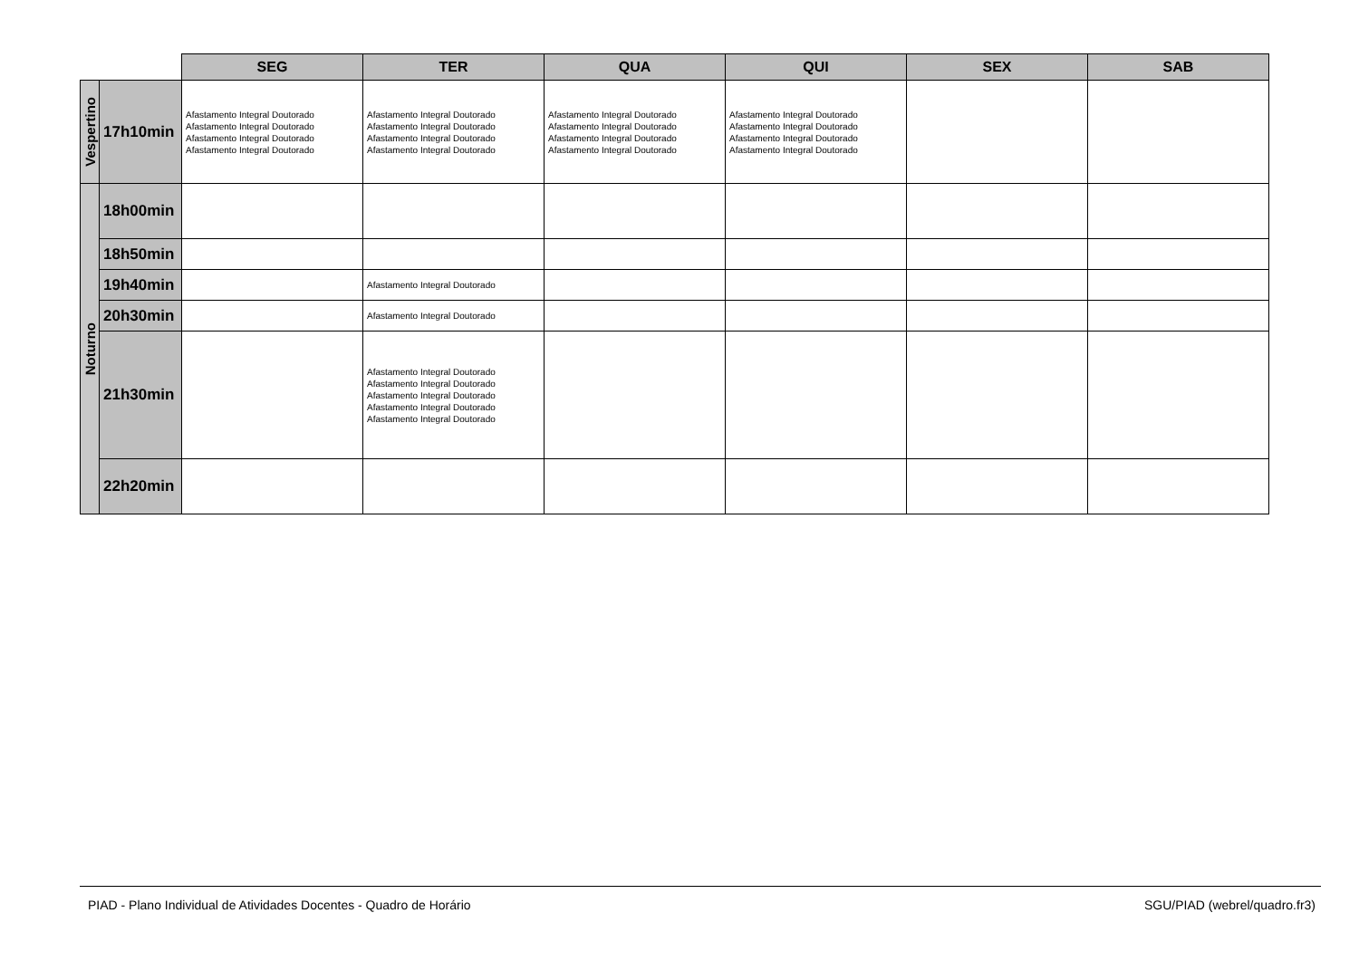| | | SEG | TER | QUA | QUI | SEX | SAB |
| --- | --- | --- | --- | --- | --- | --- | --- |
| Vespertino | 17h10min | Afastamento Integral Doutorado Afastamento Integral Doutorado Afastamento Integral Doutorado Afastamento Integral Doutorado | Afastamento Integral Doutorado Afastamento Integral Doutorado Afastamento Integral Doutorado Afastamento Integral Doutorado | Afastamento Integral Doutorado Afastamento Integral Doutorado Afastamento Integral Doutorado Afastamento Integral Doutorado | Afastamento Integral Doutorado Afastamento Integral Doutorado Afastamento Integral Doutorado Afastamento Integral Doutorado | | |
| Noturno | 18h00min | | | | | | |
| | 18h50min | | | | | | |
| | 19h40min | | Afastamento Integral Doutorado | | | | |
| | 20h30min | | Afastamento Integral Doutorado | | | | |
| | 21h30min | | Afastamento Integral Doutorado Afastamento Integral Doutorado Afastamento Integral Doutorado Afastamento Integral Doutorado Afastamento Integral Doutorado | | | | |
| | 22h20min | | | | | | |
PIAD - Plano Individual de Atividades Docentes - Quadro de Horário SGU/PIAD (webrel/quadro.fr3)